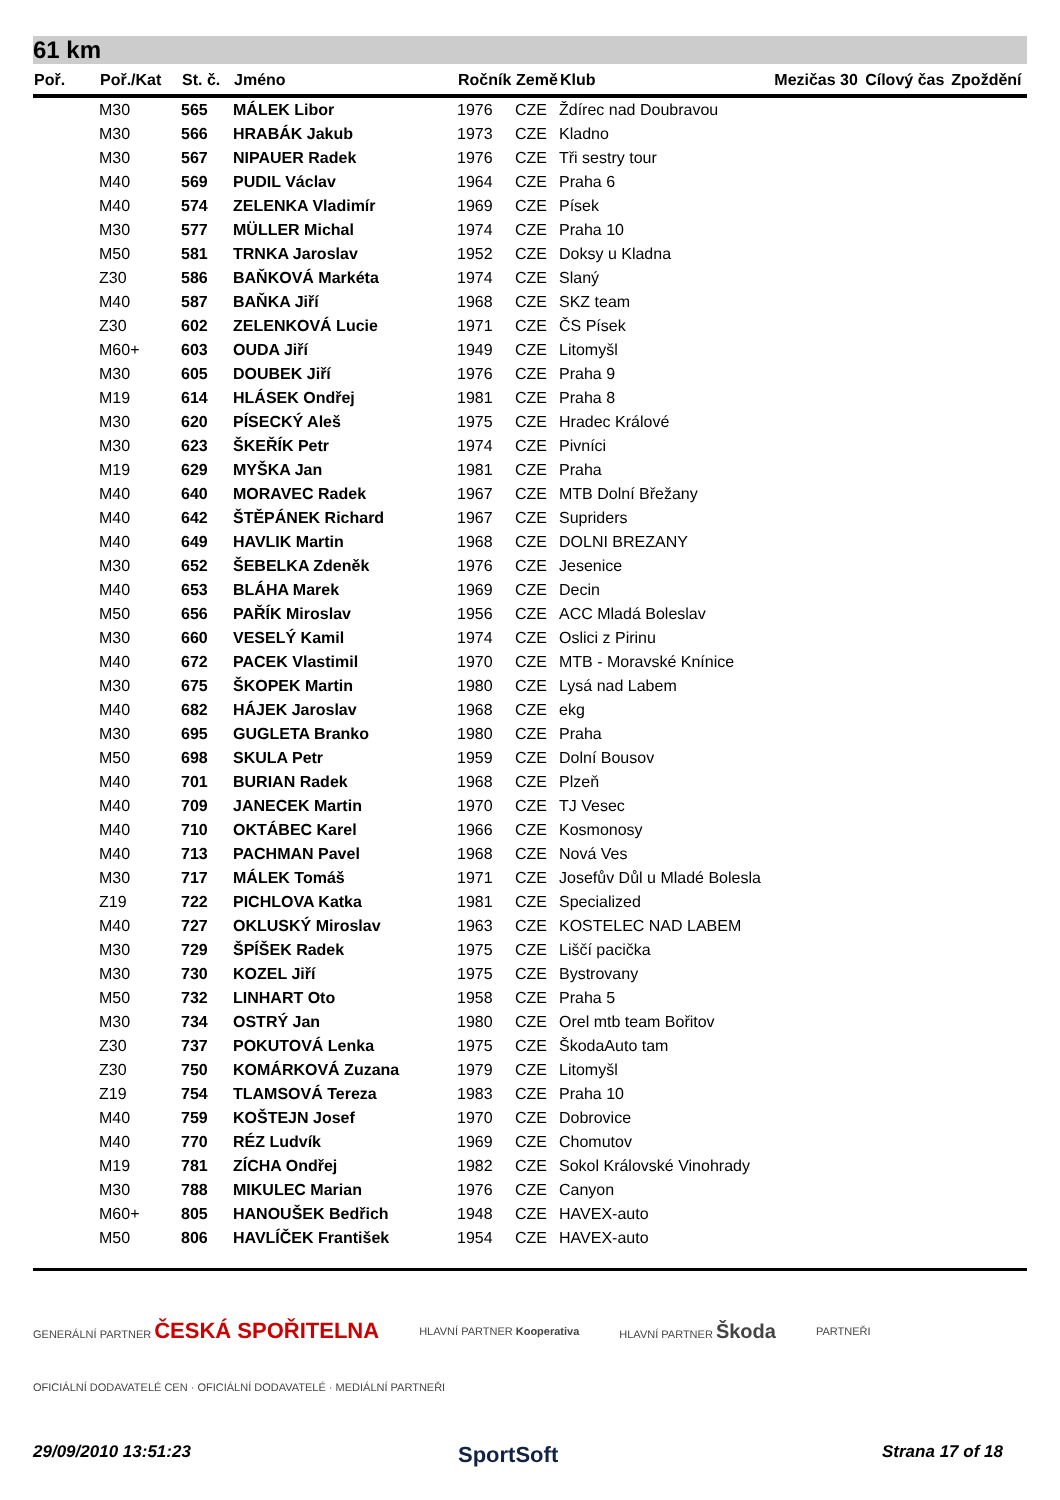61 km
| Poř. | Poř./Kat | St. č. | Jméno | Ročník | Země | Klub | Mezičas 30 | Cílový čas | Zpoždění |
| --- | --- | --- | --- | --- | --- | --- | --- | --- | --- |
| | M30 | 565 | MÁLEK Libor | 1976 | CZE | Ždírec nad Doubravou | | | |
| | M30 | 566 | HRABÁK Jakub | 1973 | CZE | Kladno | | | |
| | M30 | 567 | NIPAUER Radek | 1976 | CZE | Tři sestry tour | | | |
| | M40 | 569 | PUDIL Václav | 1964 | CZE | Praha 6 | | | |
| | M40 | 574 | ZELENKA Vladimír | 1969 | CZE | Písek | | | |
| | M30 | 577 | MÜLLER Michal | 1974 | CZE | Praha 10 | | | |
| | M50 | 581 | TRNKA Jaroslav | 1952 | CZE | Doksy u Kladna | | | |
| | Z30 | 586 | BAŇKOVÁ Markéta | 1974 | CZE | Slaný | | | |
| | M40 | 587 | BAŇKA Jiří | 1968 | CZE | SKZ team | | | |
| | Z30 | 602 | ZELENKOVÁ Lucie | 1971 | CZE | ČS Písek | | | |
| | M60+ | 603 | OUDA Jiří | 1949 | CZE | Litomyšl | | | |
| | M30 | 605 | DOUBEK Jiří | 1976 | CZE | Praha 9 | | | |
| | M19 | 614 | HLÁSEK Ondřej | 1981 | CZE | Praha 8 | | | |
| | M30 | 620 | PÍSECKÝ Aleš | 1975 | CZE | Hradec Králové | | | |
| | M30 | 623 | ŠKEŘÍK Petr | 1974 | CZE | Pivníci | | | |
| | M19 | 629 | MYŠKA Jan | 1981 | CZE | Praha | | | |
| | M40 | 640 | MORAVEC Radek | 1967 | CZE | MTB Dolní Břežany | | | |
| | M40 | 642 | ŠTĚPÁNEK Richard | 1967 | CZE | Supriders | | | |
| | M40 | 649 | HAVLIK Martin | 1968 | CZE | DOLNI BREZANY | | | |
| | M30 | 652 | ŠEBELKA Zdeněk | 1976 | CZE | Jesenice | | | |
| | M40 | 653 | BLÁHA Marek | 1969 | CZE | Decin | | | |
| | M50 | 656 | PAŘÍK Miroslav | 1956 | CZE | ACC Mladá Boleslav | | | |
| | M30 | 660 | VESELÝ Kamil | 1974 | CZE | Oslici z Pirinu | | | |
| | M40 | 672 | PACEK Vlastimil | 1970 | CZE | MTB - Moravské Knínice | | | |
| | M30 | 675 | ŠKOPEK Martin | 1980 | CZE | Lysá nad Labem | | | |
| | M40 | 682 | HÁJEK Jaroslav | 1968 | CZE | ekg | | | |
| | M30 | 695 | GUGLETA Branko | 1980 | CZE | Praha | | | |
| | M50 | 698 | SKULA Petr | 1959 | CZE | Dolní Bousov | | | |
| | M40 | 701 | BURIAN Radek | 1968 | CZE | Plzeň | | | |
| | M40 | 709 | JANECEK Martin | 1970 | CZE | TJ Vesec | | | |
| | M40 | 710 | OKTÁBEC Karel | 1966 | CZE | Kosmonosy | | | |
| | M40 | 713 | PACHMAN Pavel | 1968 | CZE | Nová Ves | | | |
| | M30 | 717 | MÁLEK Tomáš | 1971 | CZE | Josefův Důl u Mladé Bolesla | | | |
| | Z19 | 722 | PICHLOVA Katka | 1981 | CZE | Specialized | | | |
| | M40 | 727 | OKLUSKÝ Miroslav | 1963 | CZE | KOSTELEC NAD LABEM | | | |
| | M30 | 729 | ŠPÍŠEK Radek | 1975 | CZE | Liščí pacička | | | |
| | M30 | 730 | KOZEL Jiří | 1975 | CZE | Bystrovany | | | |
| | M50 | 732 | LINHART Oto | 1958 | CZE | Praha 5 | | | |
| | M30 | 734 | OSTRÝ Jan | 1980 | CZE | Orel mtb team Bořitov | | | |
| | Z30 | 737 | POKUTOVÁ Lenka | 1975 | CZE | ŠkodaAuto tam | | | |
| | Z30 | 750 | KOMÁRKOVÁ Zuzana | 1979 | CZE | Litomyšl | | | |
| | Z19 | 754 | TLAMSOVÁ Tereza | 1983 | CZE | Praha 10 | | | |
| | M40 | 759 | KOŠTEJN Josef | 1970 | CZE | Dobrovice | | | |
| | M40 | 770 | RÉZ Ludvík | 1969 | CZE | Chomutov | | | |
| | M19 | 781 | ZÍCHA Ondřej | 1982 | CZE | Sokol Královské Vinohrady | | | |
| | M30 | 788 | MIKULEC Marian | 1976 | CZE | Canyon | | | |
| | M60+ | 805 | HANOUŠEK Bedřich | 1948 | CZE | HAVEX-auto | | | |
| | M50 | 806 | HAVLÍČEK František | 1954 | CZE | HAVEX-auto | | | |
GENERÁLNÍ PARTNER ČESKÁ SPOŘITELNA HLAVNÍ PARTNER Kooperativa HLAVNÍ PARTNER Škoda PARTNEŘI
OFICIÁLNÍ DODAVATELÉ CEN · OFICIÁLNÍ DODAVATELÉ · MEDIÁLNÍ PARTNEŘI
29/09/2010 13:51:23 SportSoft Strana 17 of 18